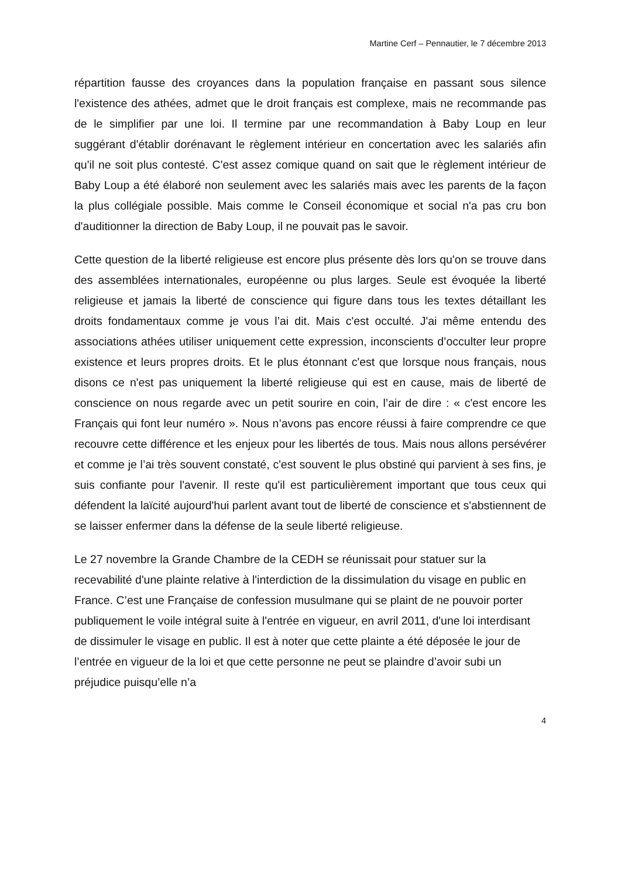Martine Cerf – Pennautier, le 7 décembre 2013
répartition fausse des croyances dans la population française en passant sous silence l'existence des athées, admet que le droit français est complexe, mais ne recommande pas de le simplifier par une loi. Il termine par une recommandation à Baby Loup en leur suggérant d'établir dorénavant le règlement intérieur en concertation avec les salariés afin qu'il ne soit plus contesté. C'est assez comique quand on sait que le règlement intérieur de Baby Loup a été élaboré non seulement avec les salariés mais avec les parents de la façon la plus collégiale possible. Mais comme le Conseil économique et social n'a pas cru bon d'auditionner la direction de Baby Loup, il ne pouvait pas le savoir.
Cette question de la liberté religieuse est encore plus présente dès lors qu'on se trouve dans des assemblées internationales, européenne ou plus larges. Seule est évoquée la liberté religieuse et jamais la liberté de conscience qui figure dans tous les textes détaillant les droits fondamentaux comme je vous l’ai dit. Mais c'est occulté. J'ai même entendu des associations athées utiliser uniquement cette expression, inconscients d’occulter leur propre existence et leurs propres droits. Et le plus étonnant c'est que lorsque nous français, nous disons ce n'est pas uniquement la liberté religieuse qui est en cause, mais de liberté de conscience on nous regarde avec un petit sourire en coin, l’air de dire : « c'est encore les Français qui font leur numéro ». Nous n’avons pas encore réussi à faire comprendre ce que recouvre cette différence et les enjeux pour les libertés de tous. Mais nous allons persévérer et comme je l’ai très souvent constaté, c'est souvent le plus obstiné qui parvient à ses fins, je suis confiante pour l'avenir. Il reste qu'il est particulièrement important que tous ceux qui défendent la laïcité aujourd'hui parlent avant tout de liberté de conscience et s'abstiennent de se laisser enfermer dans la défense de la seule liberté religieuse.
Le 27 novembre la Grande Chambre de la CEDH se réunissait pour statuer sur la recevabilité d'une plainte relative à l'interdiction de la dissimulation du visage en public en France. C’est une Française de confession musulmane qui se plaint de ne pouvoir porter publiquement le voile intégral suite à l'entrée en vigueur, en avril 2011, d'une loi interdisant de dissimuler le visage en public. Il est à noter que cette plainte a été déposée le jour de l’entrée en vigueur de la loi et que cette personne ne peut se plaindre d’avoir subi un préjudice puisqu’elle n’a
4